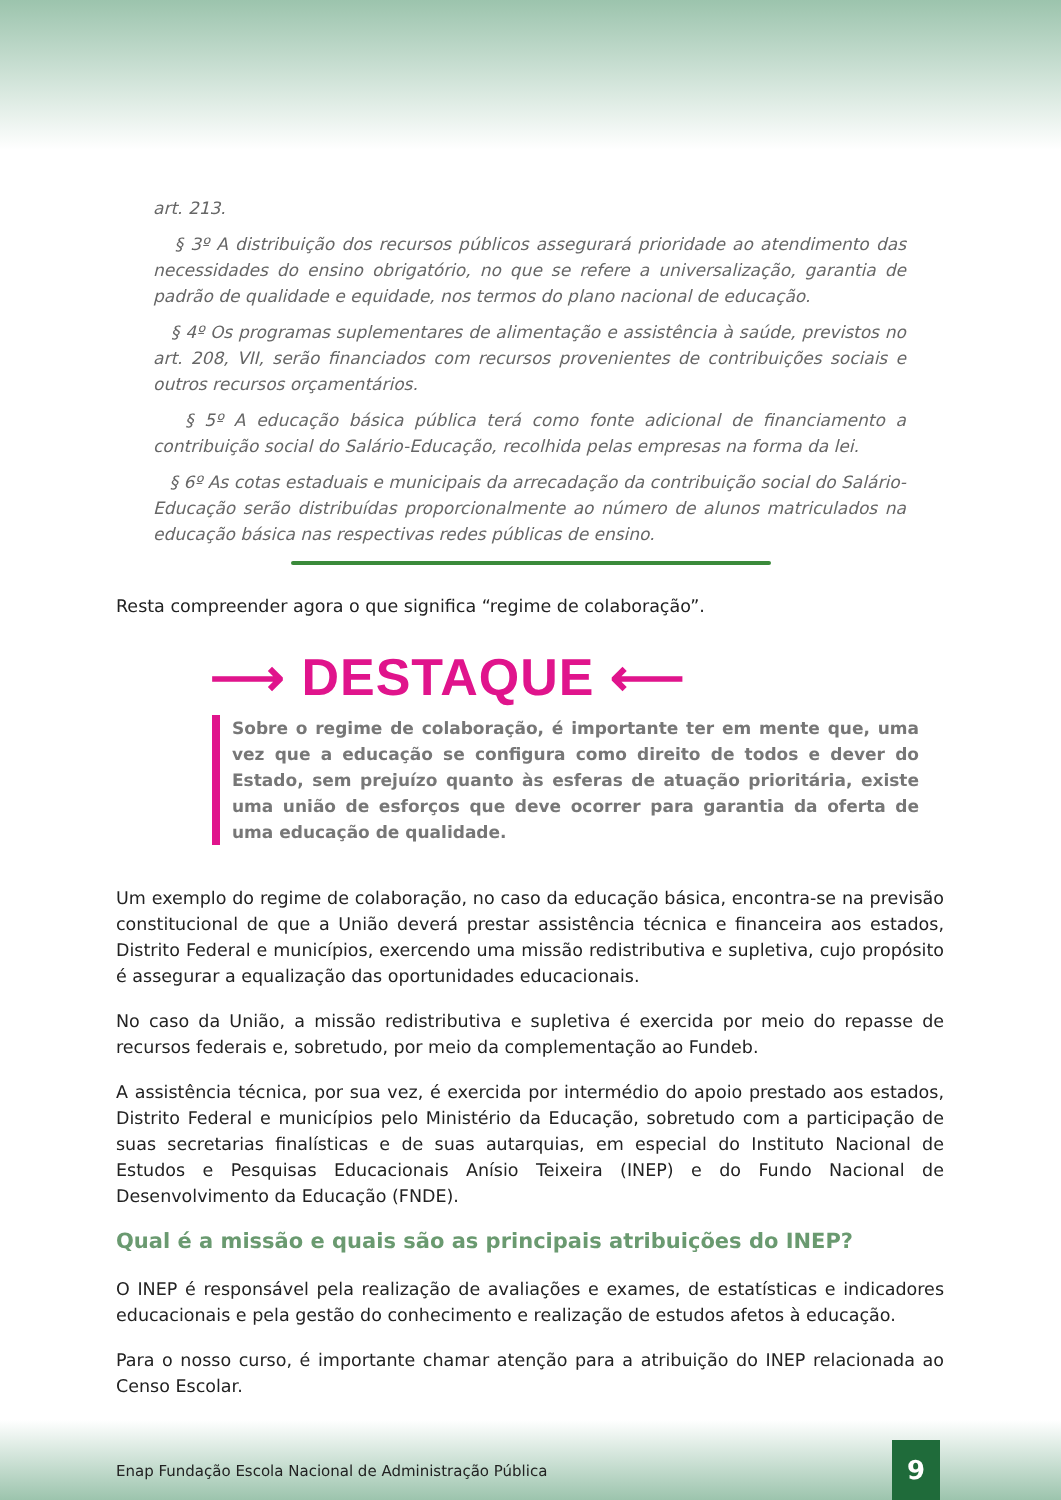art. 213.
§ 3º A distribuição dos recursos públicos assegurará prioridade ao atendimento das necessidades do ensino obrigatório, no que se refere a universalização, garantia de padrão de qualidade e equidade, nos termos do plano nacional de educação.
§ 4º Os programas suplementares de alimentação e assistência à saúde, previstos no art. 208, VII, serão financiados com recursos provenientes de contribuições sociais e outros recursos orçamentários.
§ 5º A educação básica pública terá como fonte adicional de financiamento a contribuição social do Salário-Educação, recolhida pelas empresas na forma da lei.
§ 6º As cotas estaduais e municipais da arrecadação da contribuição social do Salário-Educação serão distribuídas proporcionalmente ao número de alunos matriculados na educação básica nas respectivas redes públicas de ensino.
Resta compreender agora o que significa “regime de colaboração”.
⟶ DESTAQUE ⟵
Sobre o regime de colaboração, é importante ter em mente que, uma vez que a educação se configura como direito de todos e dever do Estado, sem prejuízo quanto às esferas de atuação prioritária, existe uma união de esforços que deve ocorrer para garantia da oferta de uma educação de qualidade.
Um exemplo do regime de colaboração, no caso da educação básica, encontra-se na previsão constitucional de que a União deverá prestar assistência técnica e financeira aos estados, Distrito Federal e municípios, exercendo uma missão redistributiva e supletiva, cujo propósito é assegurar a equalização das oportunidades educacionais.
No caso da União, a missão redistributiva e supletiva é exercida por meio do repasse de recursos federais e, sobretudo, por meio da complementação ao Fundeb.
A assistência técnica, por sua vez, é exercida por intermédio do apoio prestado aos estados, Distrito Federal e municípios pelo Ministério da Educação, sobretudo com a participação de suas secretarias finalísticas e de suas autarquias, em especial do Instituto Nacional de Estudos e Pesquisas Educacionais Anísio Teixeira (INEP) e do Fundo Nacional de Desenvolvimento da Educação (FNDE).
Qual é a missão e quais são as principais atribuições do INEP?
O INEP é responsável pela realização de avaliações e exames, de estatísticas e indicadores educacionais e pela gestão do conhecimento e realização de estudos afetos à educação.
Para o nosso curso, é importante chamar atenção para a atribuição do INEP relacionada ao Censo Escolar.
Enap Fundação Escola Nacional de Administração Pública 9